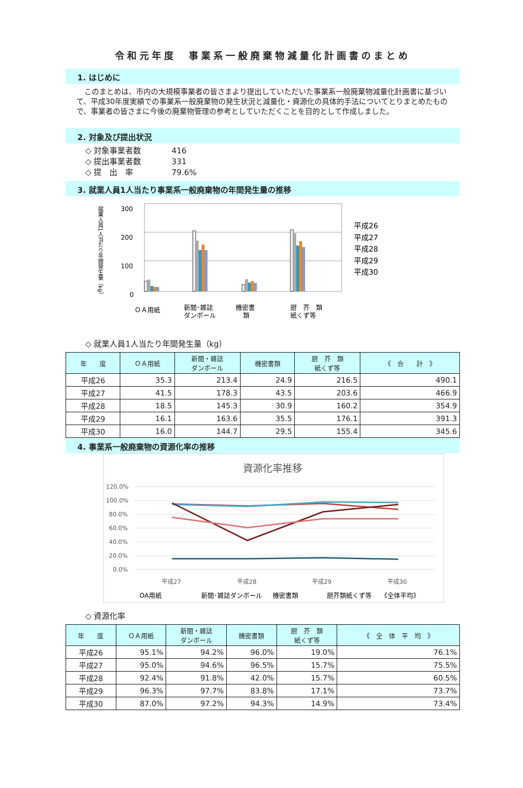令和元年度　事業系一般廃棄物減量化計画書のまとめ
1. はじめに
このまとめは、市内の大規模事業者の皆さまより提出していただいた事業系一般廃棄物減量化計画書に基づいて、平成30年度実績での事業系一般廃棄物の発生状況と減量化・資源化の具体的手法についてとりまとめたもので、事業者の皆さまに今後の廃棄物管理の参考としていただくことを目的として作成しました。
2. 対象及び提出状況
◇ 対象事業者数 416
◇ 提出事業者数 331
◇ 提　出　率 79.6%
3. 就業人員1人当たり事業系一般廃棄物の年間発生量の推移
就業人員1人当たり年間発生量（kg）
300
200
100
0
ＯＡ用紙
新聞･雑誌
ダンボール
機密書
類
厨　芥　類
紙くず等
平成26
平成27
平成28
平成29
平成30
◇ 就業人員1人当たり年間発生量（kg）
| 年 度 | ＯＡ用紙 | 新聞・雑誌 ダンボール | 機密書類 | 厨 芥 類 紙くず等 | 《 合 計 》 |
| --- | --- | --- | --- | --- | --- |
| 平成26 | 35.3 | 213.4 | 24.9 | 216.5 | 490.1 |
| 平成27 | 41.5 | 178.3 | 43.5 | 203.6 | 466.9 |
| 平成28 | 18.5 | 145.3 | 30.9 | 160.2 | 354.9 |
| 平成29 | 16.1 | 163.6 | 35.5 | 176.1 | 391.3 |
| 平成30 | 16.0 | 144.7 | 29.5 | 155.4 | 345.6 |
4. 事業系一般廃棄物の資源化率の推移
資源化率推移
120.0%
100.0%
80.0%
60.0%
40.0%
20.0%
0.0%
平成27
平成28
平成29
平成30
OA用紙
新聞･雑誌ダンボール
機密書類
厨芥類紙くず等
《全体平均》
◇ 資源化率
| 年 度 | ＯＡ用紙 | 新聞・雑誌 ダンボール | 機密書類 | 厨 芥 類 紙くず等 | 《 全 体 平 均 》 |
| --- | --- | --- | --- | --- | --- |
| 平成26 | 95.1% | 94.2% | 96.0% | 19.0% | 76.1% |
| 平成27 | 95.0% | 94.6% | 96.5% | 15.7% | 75.5% |
| 平成28 | 92.4% | 91.8% | 42.0% | 15.7% | 60.5% |
| 平成29 | 96.3% | 97.7% | 83.8% | 17.1% | 73.7% |
| 平成30 | 87.0% | 97.2% | 94.3% | 14.9% | 73.4% |